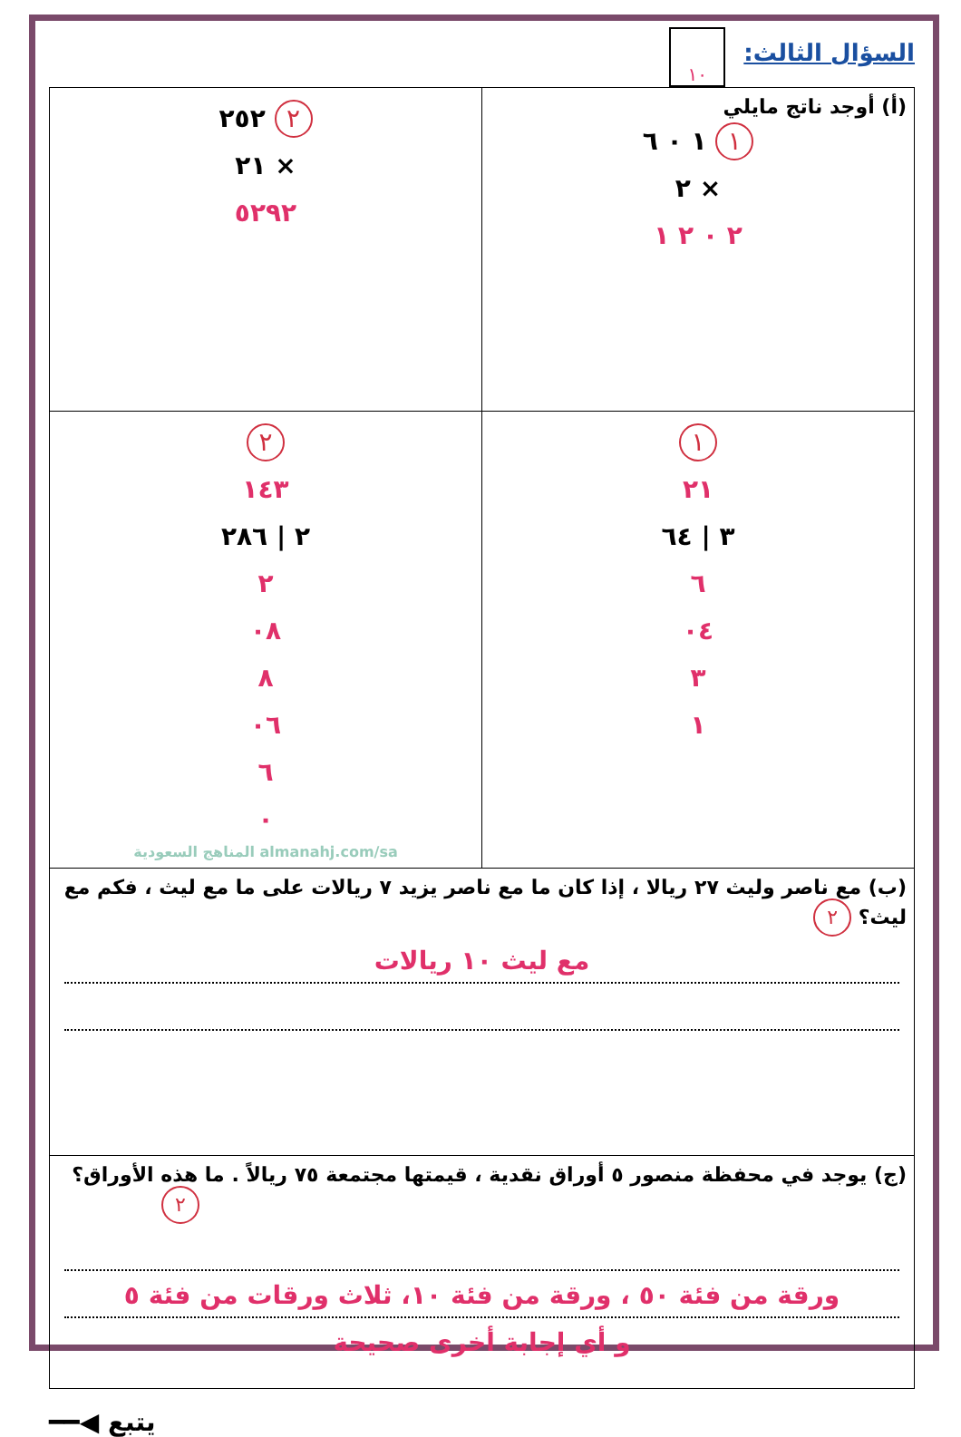السؤال الثالث:
١٠
| (أ) أوجد ناتج مايلي ١ ١ ٠ ٦ × ٢ ٢ ٠ ٢ ١ | ٢ ٢٥٢ × ٢١ ٥٢٩٢ |
| ١ ٢١ ٣ / ٦٤ ٦ ٠٤ ٣ ١ | ٢ ١٤٣ ٢ / ٢٨٦ ٢ ٠٨ ٨ ٠٦ ٦ ٠ almanahj.com/sa المناهج السعودية |
| (ب) مع ناصر وليث ٢٧ ريالا ، إذا كان ما مع ناصر يزيد ٧ ريالات على ما مع ليث ، فكم مع ليث؟ ٢ مع ليث ١٠ ريالات | |
| (ج) يوجد في محفظة منصور ٥ أوراق نقدية ، قيمتها مجتمعة ٧٥ ريالاً . ما هذه الأوراق؟ ٢ ورقة من فئة ٥٠ ، ورقة من فئة ١٠، ثلاث ورقات من فئة ٥ و أي إجابة أخرى صحيحة | |
يتبع ◀━━